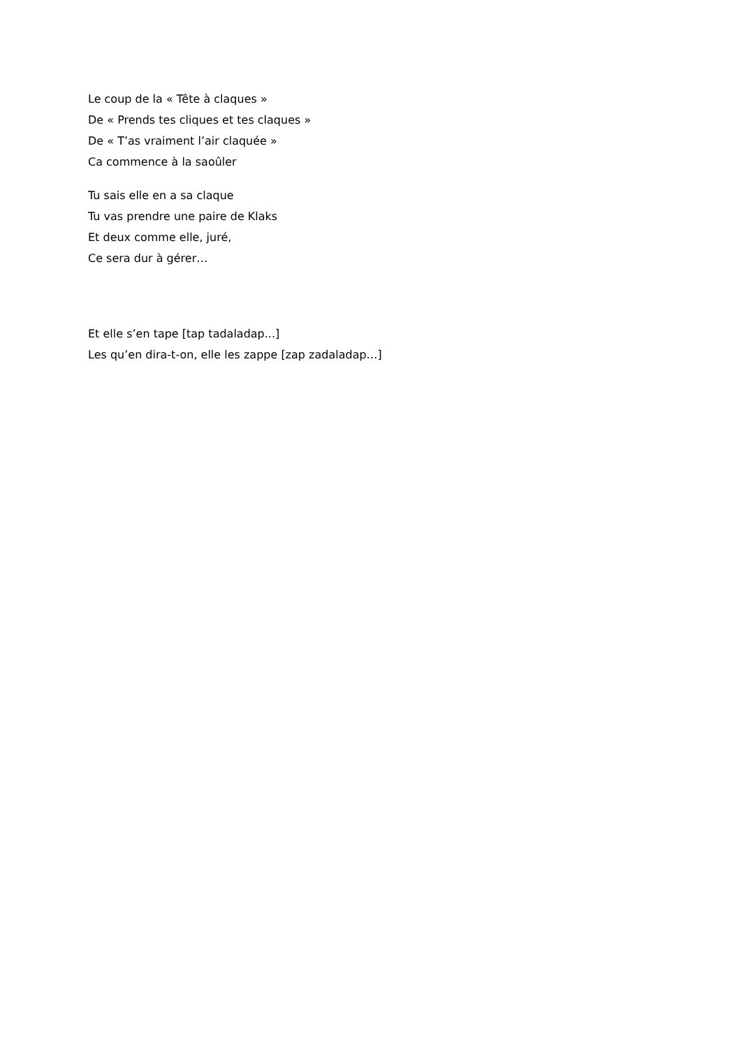Le coup de la « Tête à claques »
De « Prends tes cliques et tes claques »
De « T’as vraiment l’air claquée »
Ca commence à la saoûler
Tu sais elle en a sa claque
Tu vas prendre une paire de Klaks
Et deux comme elle, juré,
Ce sera dur à gérer…
Et elle s’en tape [tap tadaladap...]
Les qu’en dira-t-on, elle les zappe [zap zadaladap…]